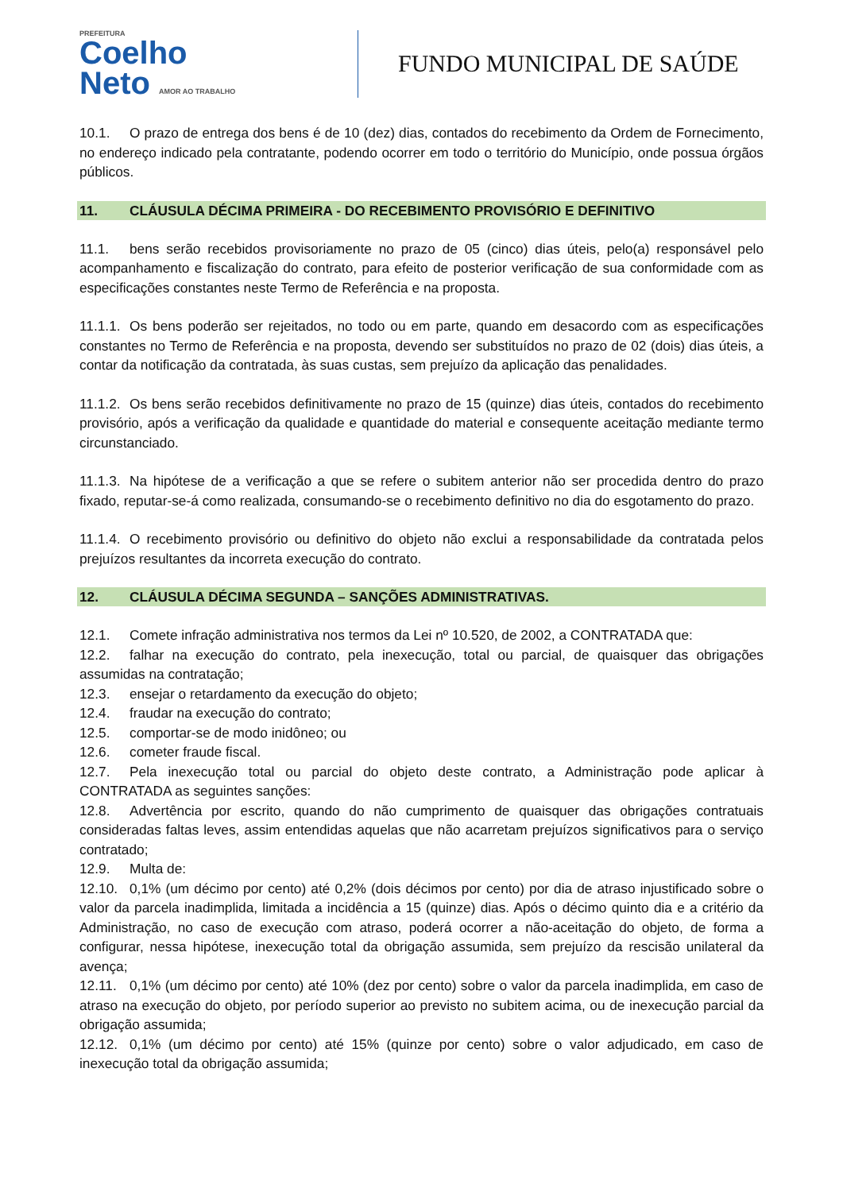PREFEITURA
Coelho
Neto AMOR AO TRABALHO
FUNDO MUNICIPAL DE SAÚDE
10.1. O prazo de entrega dos bens é de 10 (dez) dias, contados do recebimento da Ordem de Fornecimento, no endereço indicado pela contratante, podendo ocorrer em todo o território do Município, onde possua órgãos públicos.
11. CLÁUSULA DÉCIMA PRIMEIRA - DO RECEBIMENTO PROVISÓRIO E DEFINITIVO
11.1. bens serão recebidos provisoriamente no prazo de 05 (cinco) dias úteis, pelo(a) responsável pelo acompanhamento e fiscalização do contrato, para efeito de posterior verificação de sua conformidade com as especificações constantes neste Termo de Referência e na proposta.
11.1.1. Os bens poderão ser rejeitados, no todo ou em parte, quando em desacordo com as especificações constantes no Termo de Referência e na proposta, devendo ser substituídos no prazo de 02 (dois) dias úteis, a contar da notificação da contratada, às suas custas, sem prejuízo da aplicação das penalidades.
11.1.2. Os bens serão recebidos definitivamente no prazo de 15 (quinze) dias úteis, contados do recebimento provisório, após a verificação da qualidade e quantidade do material e consequente aceitação mediante termo circunstanciado.
11.1.3. Na hipótese de a verificação a que se refere o subitem anterior não ser procedida dentro do prazo fixado, reputar-se-á como realizada, consumando-se o recebimento definitivo no dia do esgotamento do prazo.
11.1.4. O recebimento provisório ou definitivo do objeto não exclui a responsabilidade da contratada pelos prejuízos resultantes da incorreta execução do contrato.
12. CLÁUSULA DÉCIMA SEGUNDA – SANÇÕES ADMINISTRATIVAS.
12.1. Comete infração administrativa nos termos da Lei nº 10.520, de 2002, a CONTRATADA que:
12.2. falhar na execução do contrato, pela inexecução, total ou parcial, de quaisquer das obrigações assumidas na contratação;
12.3. ensejar o retardamento da execução do objeto;
12.4. fraudar na execução do contrato;
12.5. comportar-se de modo inidôneo; ou
12.6. cometer fraude fiscal.
12.7. Pela inexecução total ou parcial do objeto deste contrato, a Administração pode aplicar à CONTRATADA as seguintes sanções:
12.8. Advertência por escrito, quando do não cumprimento de quaisquer das obrigações contratuais consideradas faltas leves, assim entendidas aquelas que não acarretam prejuízos significativos para o serviço contratado;
12.9. Multa de:
12.10. 0,1% (um décimo por cento) até 0,2% (dois décimos por cento) por dia de atraso injustificado sobre o valor da parcela inadimplida, limitada a incidência a 15 (quinze) dias. Após o décimo quinto dia e a critério da Administração, no caso de execução com atraso, poderá ocorrer a não-aceitação do objeto, de forma a configurar, nessa hipótese, inexecução total da obrigação assumida, sem prejuízo da rescisão unilateral da avença;
12.11. 0,1% (um décimo por cento) até 10% (dez por cento) sobre o valor da parcela inadimplida, em caso de atraso na execução do objeto, por período superior ao previsto no subitem acima, ou de inexecução parcial da obrigação assumida;
12.12. 0,1% (um décimo por cento) até 15% (quinze por cento) sobre o valor adjudicado, em caso de inexecução total da obrigação assumida;